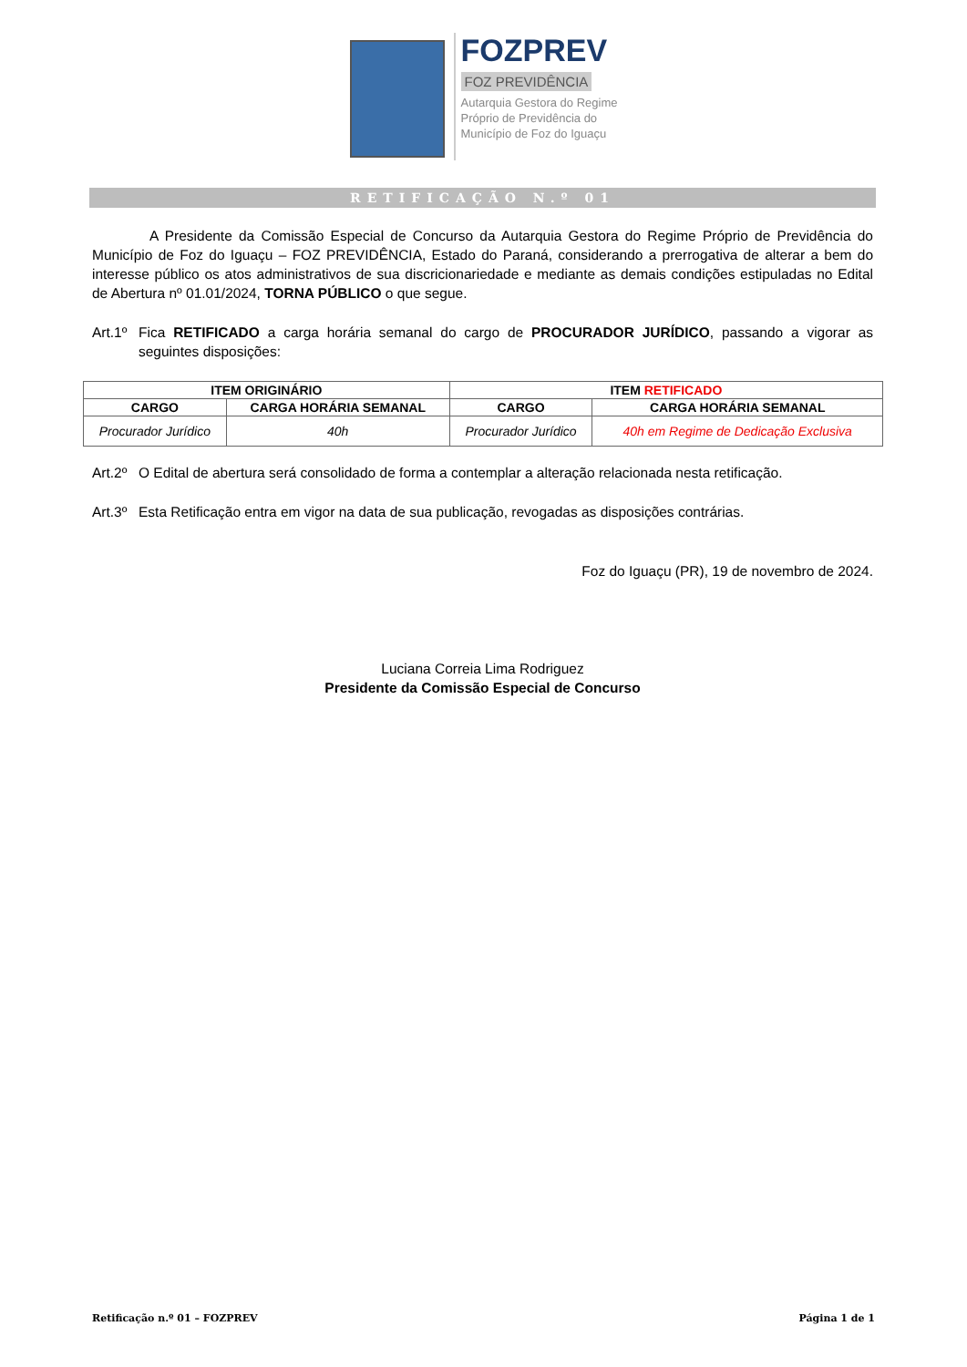FOZPREV
FOZ PREVIDÊNCIA
Autarquia Gestora do Regime
Próprio de Previdência do
Município de Foz do Iguaçu
RETIFICAÇÃO N.º 01
A Presidente da Comissão Especial de Concurso da Autarquia Gestora do Regime Próprio de Previdência do Município de Foz do Iguaçu – FOZ PREVIDÊNCIA, Estado do Paraná, considerando a prerrogativa de alterar a bem do interesse público os atos administrativos de sua discricionariedade e mediante as demais condições estipuladas no Edital de Abertura nº 01.01/2024, TORNA PÚBLICO o que segue.
Art.1º
Fica RETIFICADO a carga horária semanal do cargo de PROCURADOR JURÍDICO, passando a vigorar as seguintes disposições:
| ITEM ORIGINÁRIO | | ITEM RETIFICADO | |
| --- | --- | --- | --- |
| CARGO | CARGA HORÁRIA SEMANAL | CARGO | CARGA HORÁRIA SEMANAL |
| Procurador Jurídico | 40h | Procurador Jurídico | 40h em Regime de Dedicação Exclusiva |
Art.2º
O Edital de abertura será consolidado de forma a contemplar a alteração relacionada nesta retificação.
Art.3º
Esta Retificação entra em vigor na data de sua publicação, revogadas as disposições contrárias.
Foz do Iguaçu (PR), 19 de novembro de 2024.
Luciana Correia Lima Rodriguez
Presidente da Comissão Especial de Concurso
Retificação n.º 01 – FOZPREV Página 1 de 1